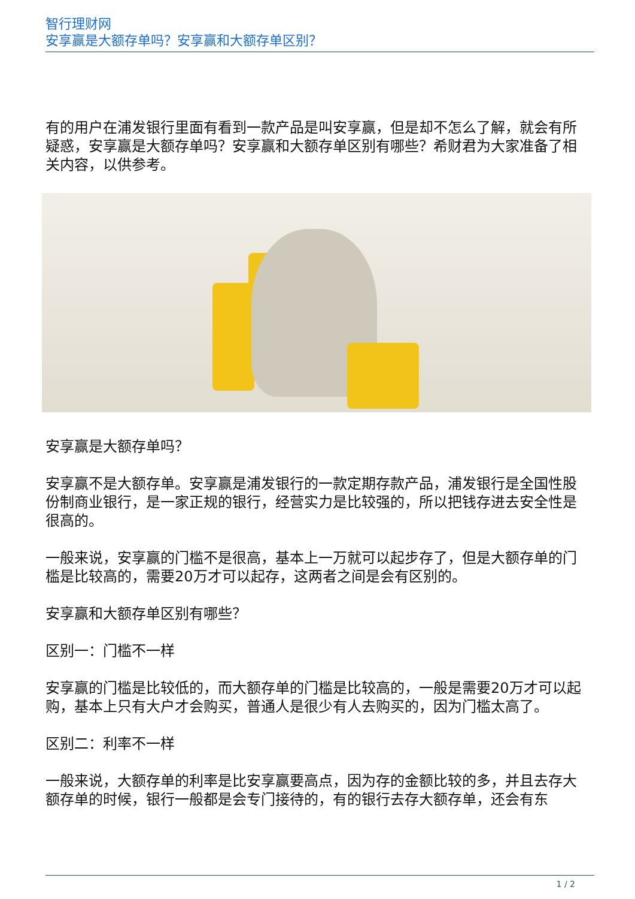智行理财网
安享赢是大额存单吗？安享赢和大额存单区别？
有的用户在浦发银行里面有看到一款产品是叫安享赢，但是却不怎么了解，就会有所疑惑，安享赢是大额存单吗？安享赢和大额存单区别有哪些？希财君为大家准备了相关内容，以供参考。
安享赢是大额存单吗？
安享赢不是大额存单。安享赢是浦发银行的一款定期存款产品，浦发银行是全国性股份制商业银行，是一家正规的银行，经营实力是比较强的，所以把钱存进去安全性是很高的。
一般来说，安享赢的门槛不是很高，基本上一万就可以起步存了，但是大额存单的门槛是比较高的，需要20万才可以起存，这两者之间是会有区别的。
安享赢和大额存单区别有哪些？
区别一：门槛不一样
安享赢的门槛是比较低的，而大额存单的门槛是比较高的，一般是需要20万才可以起购，基本上只有大户才会购买，普通人是很少有人去购买的，因为门槛太高了。
区别二：利率不一样
一般来说，大额存单的利率是比安享赢要高点，因为存的金额比较的多，并且去存大额存单的时候，银行一般都是会专门接待的，有的银行去存大额存单，还会有东
1 / 2